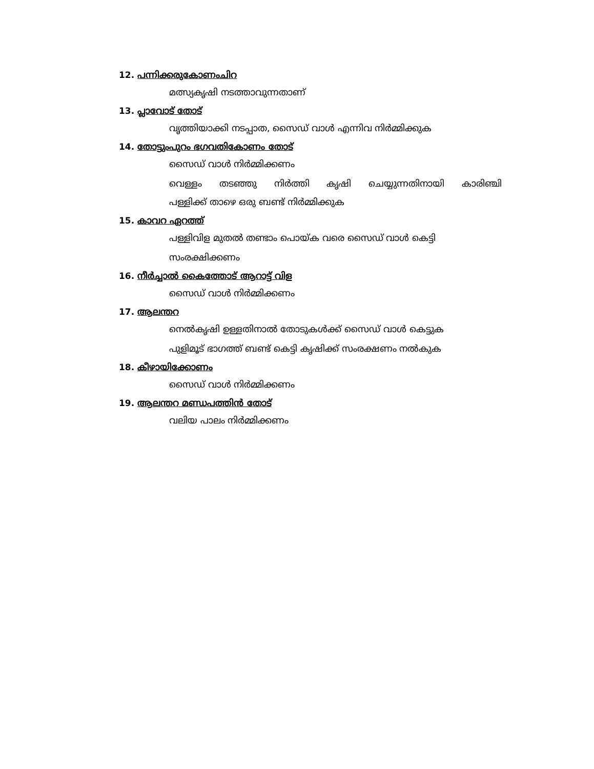12. പന്നിക്കരുകോണംചിറ
മത്സ്യകൃഷി നടത്താവുന്നതാണ്
13. പ്ലാവോട് തോട്
വൃത്തിയാക്കി നടപ്പാത, സൈഡ് വാൾ എന്നിവ നിർമ്മിക്കുക
14. തോട്ടുംപുറം ഭഗവതികോണം തോട്
സൈഡ് വാൾ നിർമ്മിക്കണം
വെള്ളം തടഞ്ഞു നിർത്തി കൃഷി ചെയ്യുന്നതിനായി കാരിഞ്ചി
പള്ളിക്ക് താഴെ ഒരു ബണ്ട് നിർമ്മിക്കുക
15. കാവറ ഏറത്ത്
പള്ളിവിള മുതൽ തണ്ടാം പൊയ്ക വരെ സൈഡ് വാൾ കെട്ടി
സംരക്ഷിക്കണം
16. നീർച്ചാൽ കൈത്തോട് ആറാട്ട് വിള
സൈഡ് വാൾ നിർമ്മിക്കണം
17. ആലന്തറ
നെൽകൃഷി ഉള്ളതിനാൽ തോടുകൾക്ക് സൈഡ് വാൾ കെട്ടുക
പുളിമൂട് ഭാഗത്ത് ബണ്ട് കെട്ടി കൃഷിക്ക് സംരക്ഷണം നൽകുക
18. കീഴായിക്കോണം
സൈഡ് വാൾ നിർമ്മിക്കണം
19. ആലന്തറ മണ്ഡപത്തിൻ തോട്
വലിയ പാലം നിർമ്മിക്കണം